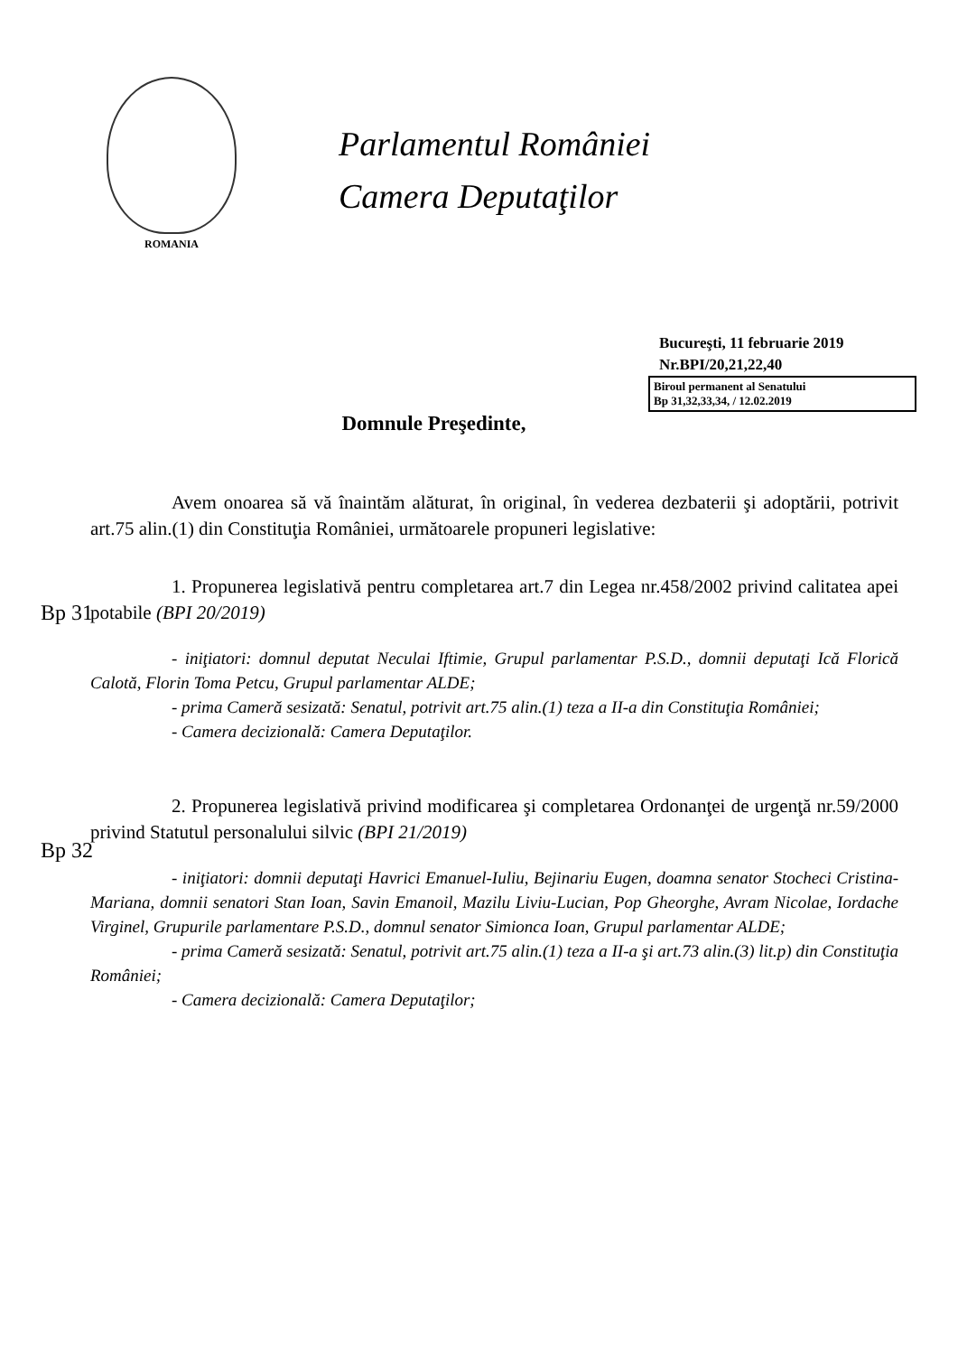ROMANIA
Parlamentul României
Camera Deputaţilor
Bucureşti, 11 februarie 2019
Nr.BPI/20,21,22,40
Biroul permanent al Senatului
Bp 31,32,33,34, / 12.02.2019
Domnule Preşedinte,
Avem onoarea să vă înaintăm alăturat, în original, în vederea dezbaterii şi adoptării, potrivit art.75 alin.(1) din Constituţia României, următoarele propuneri legislative:
Bp 31
1. Propunerea legislativă pentru completarea art.7 din Legea nr.458/2002 privind calitatea apei potabile (BPI 20/2019)
- iniţiatori: domnul deputat Neculai Iftimie, Grupul parlamentar P.S.D., domnii deputaţi Ică Florică Calotă, Florin Toma Petcu, Grupul parlamentar ALDE;
- prima Cameră sesizată: Senatul, potrivit art.75 alin.(1) teza a II-a din Constituţia României;
- Camera decizională: Camera Deputaţilor.
Bp 32
2. Propunerea legislativă privind modificarea şi completarea Ordonanţei de urgenţă nr.59/2000 privind Statutul personalului silvic (BPI 21/2019)
- iniţiatori: domnii deputaţi Havrici Emanuel-Iuliu, Bejinariu Eugen, doamna senator Stocheci Cristina-Mariana, domnii senatori Stan Ioan, Savin Emanoil, Mazilu Liviu-Lucian, Pop Gheorghe, Avram Nicolae, Iordache Virginel, Grupurile parlamentare P.S.D., domnul senator Simionca Ioan, Grupul parlamentar ALDE;
- prima Cameră sesizată: Senatul, potrivit art.75 alin.(1) teza a II-a şi art.73 alin.(3) lit.p) din Constituţia României;
- Camera decizională: Camera Deputaţilor;